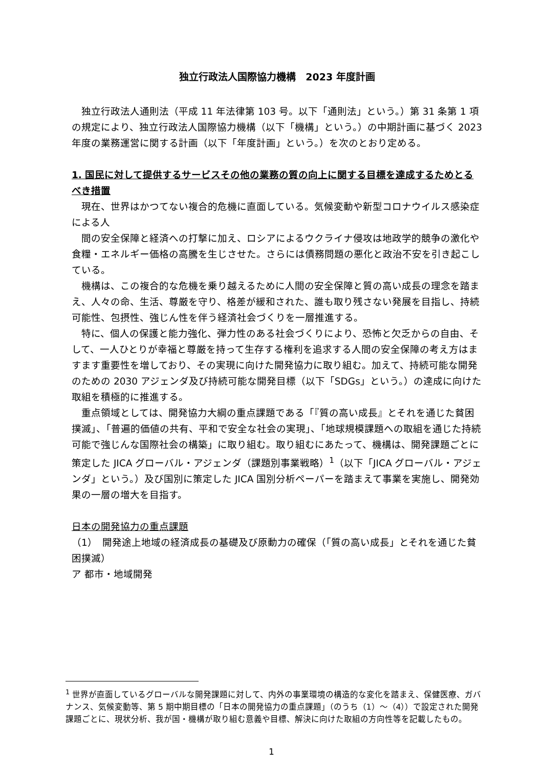独立行政法人国際協力機構　2023 年度計画
独立行政法人通則法（平成 11 年法律第 103 号。以下「通則法」という。）第 31 条第 1 項の規定により、独立行政法人国際協力機構（以下「機構」という。）の中期計画に基づく 2023 年度の業務運営に関する計画（以下「年度計画」という。）を次のとおり定める。
1. 国民に対して提供するサービスその他の業務の質の向上に関する目標を達成するためとるべき措置
現在、世界はかつてない複合的危機に直面している。気候変動や新型コロナウイルス感染症による人
間の安全保障と経済への打撃に加え、ロシアによるウクライナ侵攻は地政学的競争の激化や食糧・エネルギー価格の高騰を生じさせた。さらには債務問題の悪化と政治不安を引き起こしている。
機構は、この複合的な危機を乗り越えるために人間の安全保障と質の高い成長の理念を踏まえ、人々の命、生活、尊厳を守り、格差が緩和された、誰も取り残さない発展を目指し、持続可能性、包摂性、強じん性を伴う経済社会づくりを一層推進する。
特に、個人の保護と能力強化、弾力性のある社会づくりにより、恐怖と欠乏からの自由、そして、一人ひとりが幸福と尊厳を持って生存する権利を追求する人間の安全保障の考え方はますます重要性を増しており、その実現に向けた開発協力に取り組む。加えて、持続可能な開発のための 2030 アジェンダ及び持続可能な開発目標（以下「SDGs」という。）の達成に向けた取組を積極的に推進する。
重点領域としては、開発協力大綱の重点課題である「『質の高い成長』とそれを通じた貧困撲滅」、「普遍的価値の共有、平和で安全な社会の実現」、「地球規模課題への取組を通じた持続可能で強じんな国際社会の構築」に取り組む。取り組むにあたって、機構は、開発課題ごとに策定した JICA グローバル・アジェンダ（課題別事業戦略）<sup>1</sup>（以下「JICA グローバル・アジェンダ」という。）及び国別に策定した JICA 国別分析ペーパーを踏まえて事業を実施し、開発効果の一層の増大を目指す。
日本の開発協力の重点課題
（1）　開発途上地域の経済成長の基礎及び原動力の確保（「質の高い成長」とそれを通じた貧困撲滅）
ア 都市・地域開発
<sup>1</sup> 世界が直面しているグローバルな開発課題に対して、内外の事業環境の構造的な変化を踏まえ、保健医療、ガバナンス、気候変動等、第 5 期中期目標の「日本の開発協力の重点課題」（のうち（1）～（4））で設定された開発課題ごとに、現状分析、我が国・機構が取り組む意義や目標、解決に向けた取組の方向性等を記載したもの。
1